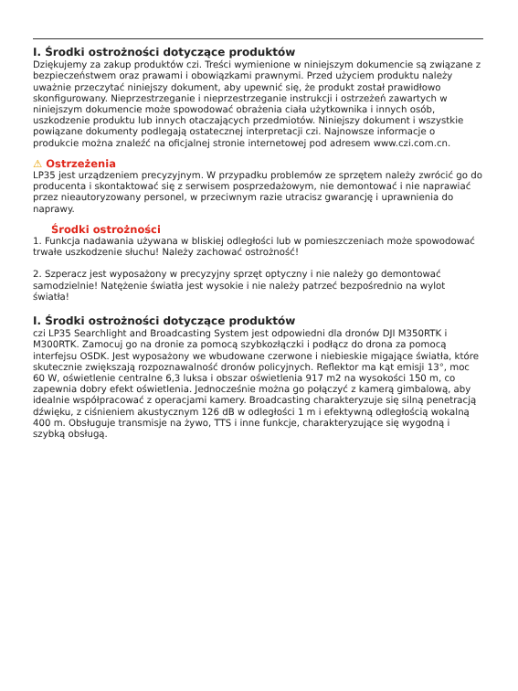I. Środki ostrożności dotyczące produktów
Dziękujemy za zakup produktów czi. Treści wymienione w niniejszym dokumencie są związane z bezpieczeństwem oraz prawami i obowiązkami prawnymi. Przed użyciem produktu należy uważnie przeczytać niniejszy dokument, aby upewnić się, że produkt został prawidłowo skonfigurowany. Nieprzestrzeganie i nieprzestrzeganie instrukcji i ostrzeżeń zawartych w niniejszym dokumencie może spowodować obrażenia ciała użytkownika i innych osób, uszkodzenie produktu lub innych otaczających przedmiotów. Niniejszy dokument i wszystkie powiązane dokumenty podlegają ostatecznej interpretacji czi. Najnowsze informacje o produkcie można znaleźć na oficjalnej stronie internetowej pod adresem www.czi.com.cn.
⚠ Ostrzeżenia
LP35 jest urządzeniem precyzyjnym. W przypadku problemów ze sprzętem należy zwrócić go do producenta i skontaktować się z serwisem posprzedażowym, nie demontować i nie naprawiać przez nieautoryzowany personel, w przeciwnym razie utracisz gwarancję i uprawnienia do naprawy.
Środki ostrożności
1. Funkcja nadawania używana w bliskiej odległości lub w pomieszczeniach może spowodować trwałe uszkodzenie słuchu! Należy zachować ostrożność!
2. Szperacz jest wyposażony w precyzyjny sprzęt optyczny i nie należy go demontować samodzielnie! Natężenie światła jest wysokie i nie należy patrzeć bezpośrednio na wylot światła!
I. Środki ostrożności dotyczące produktów
czi LP35 Searchlight and Broadcasting System jest odpowiedni dla dronów DJI M350RTK i M300RTK. Zamocuj go na dronie za pomocą szybkozłączki i podłącz do drona za pomocą interfejsu OSDK. Jest wyposażony we wbudowane czerwone i niebieskie migające światła, które skutecznie zwiększają rozpoznawalność dronów policyjnych. Reflektor ma kąt emisji 13°, moc 60 W, oświetlenie centralne 6,3 luksa i obszar oświetlenia 917 m2 na wysokości 150 m, co zapewnia dobry efekt oświetlenia. Jednocześnie można go połączyć z kamerą gimbalową, aby idealnie współpracować z operacjami kamery. Broadcasting charakteryzuje się silną penetracją dźwięku, z ciśnieniem akustycznym 126 dB w odległości 1 m i efektywną odległością wokalną 400 m. Obsługuje transmisje na żywo, TTS i inne funkcje, charakteryzujące się wygodną i szybką obsługą.